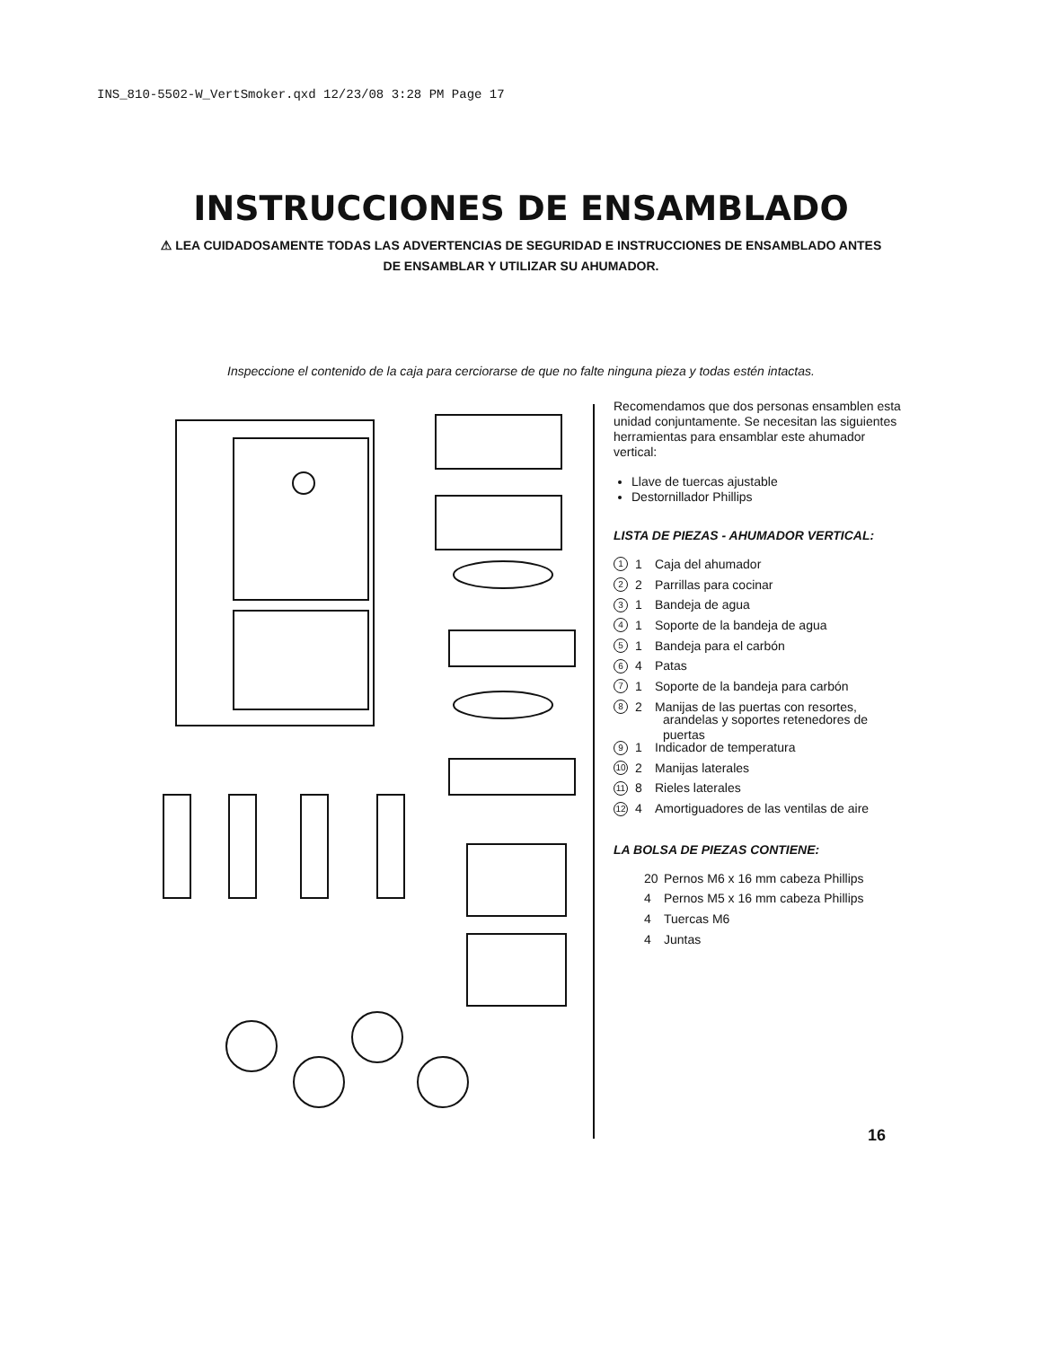INS_810-5502-W_VertSmoker.qxd 12/23/08 3:28 PM Page 17
INSTRUCCIONES DE ENSAMBLADO
⚠ LEA CUIDADOSAMENTE TODAS LAS ADVERTENCIAS DE SEGURIDAD E INSTRUCCIONES DE ENSAMBLADO ANTES DE ENSAMBLAR Y UTILIZAR SU AHUMADOR.
Inspeccione el contenido de la caja para cerciorarse de que no falte ninguna pieza y todas estén intactas.
Recomendamos que dos personas ensamblen esta unidad conjuntamente. Se necesitan las siguientes herramientas para ensamblar este ahumador vertical:
Llave de tuercas ajustable
Destornillador Phillips
LISTA DE PIEZAS - AHUMADOR VERTICAL:
1 1 Caja del ahumador
2 2 Parrillas para cocinar
3 1 Bandeja de agua
4 1 Soporte de la bandeja de agua
5 1 Bandeja para el carbón
6 4 Patas
7 1 Soporte de la bandeja para carbón
8 2 Manijas de las puertas con resortes,
arandelas y soportes retenedores de puertas
9 1 Indicador de temperatura
10 2 Manijas laterales
11 8 Rieles laterales
12 4 Amortiguadores de las ventilas de aire
LA BOLSA DE PIEZAS CONTIENE:
20 Pernos M6 x 16 mm cabeza Phillips
4 Pernos M5 x 16 mm cabeza Phillips
4 Tuercas M6
4 Juntas
16